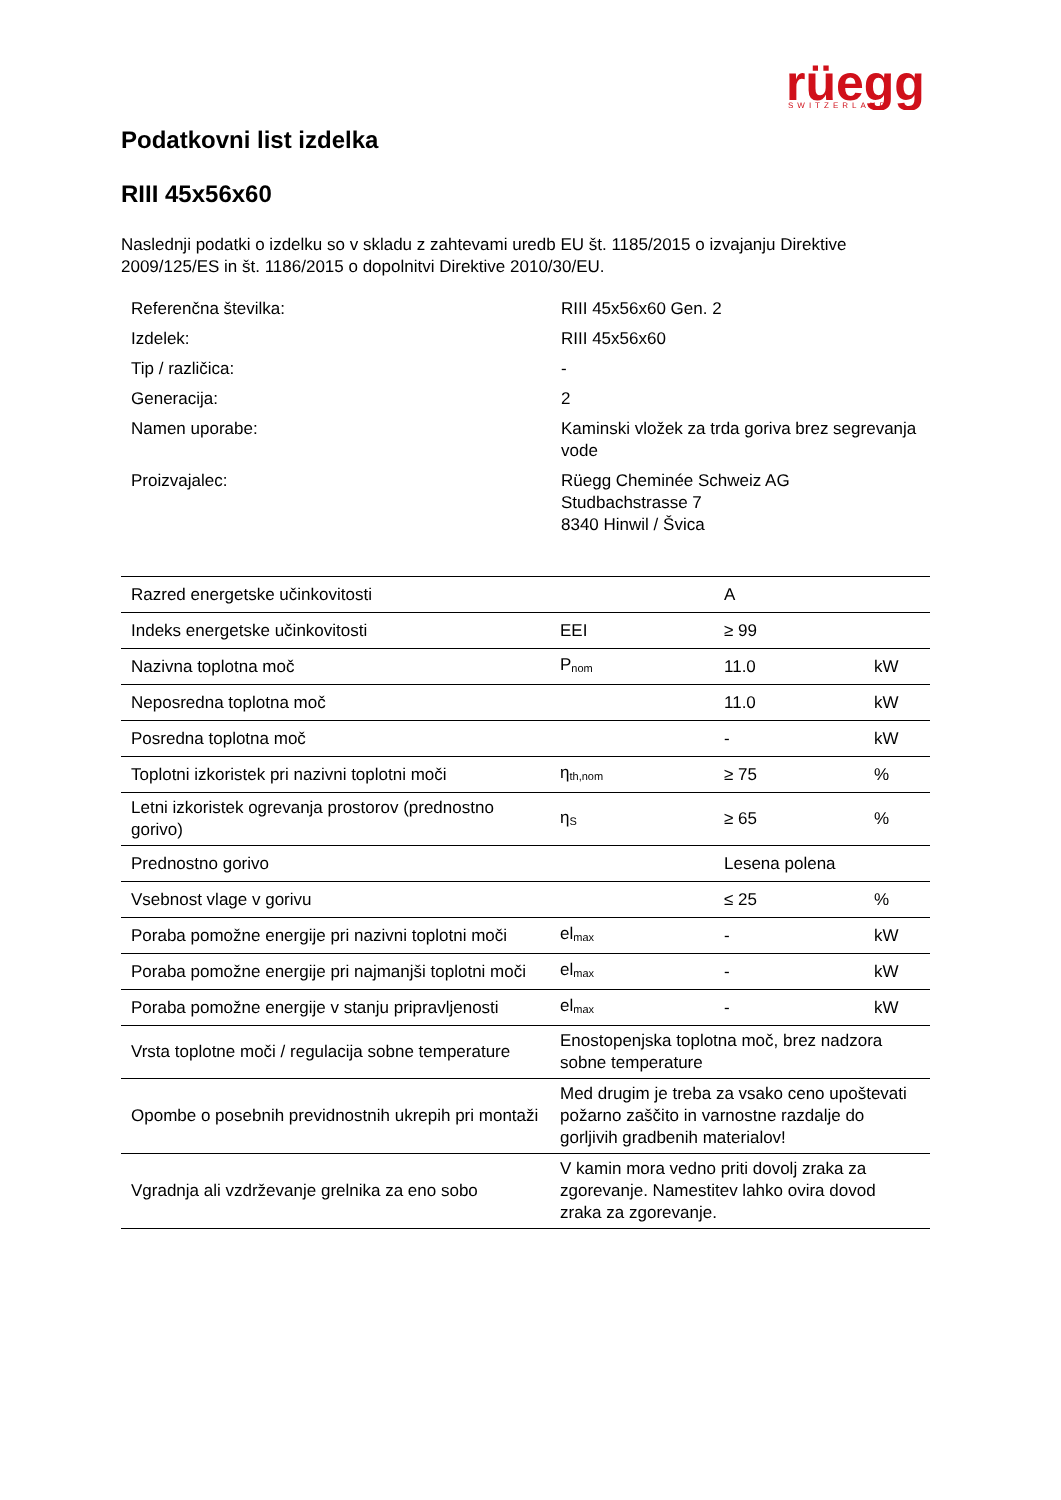rüegg
SWITZERLAND
Podatkovni list izdelka
RIII 45x56x60
Naslednji podatki o izdelku so v skladu z zahtevami uredb EU št. 1185/2015 o izvajanju Direktive 2009/125/ES in št. 1186/2015 o dopolnitvi Direktive 2010/30/EU.
| Referenčna številka: | RIII 45x56x60 Gen. 2 |
| Izdelek: | RIII 45x56x60 |
| Tip / različica: | - |
| Generacija: | 2 |
| Namen uporabe: | Kaminski vložek za trda goriva brez segrevanja vode |
| Proizvajalec: | Rüegg Cheminée Schweiz AG Studbachstrasse 7 8340 Hinwil / Švica |
| Razred energetske učinkovitosti | | A | |
| Indeks energetske učinkovitosti | EEI | ≥ 99 | |
| Nazivna toplotna moč | P<sub>nom</sub> | 11.0 | kW |
| Neposredna toplotna moč | | 11.0 | kW |
| Posredna toplotna moč | | - | kW |
| Toplotni izkoristek pri nazivni toplotni moči | η<sub>th,nom</sub> | ≥ 75 | % |
| Letni izkoristek ogrevanja prostorov (prednostno gorivo) | η<sub>S</sub> | ≥ 65 | % |
| Prednostno gorivo | | Lesena polena | |
| Vsebnost vlage v gorivu | | ≤ 25 | % |
| Poraba pomožne energije pri nazivni toplotni moči | el<sub>max</sub> | - | kW |
| Poraba pomožne energije pri najmanjši toplotni moči | el<sub>max</sub> | - | kW |
| Poraba pomožne energije v stanju pripravljenosti | el<sub>max</sub> | - | kW |
| Vrsta toplotne moči / regulacija sobne temperature | Enostopenjska toplotna moč, brez nadzora sobne temperature | | |
| Opombe o posebnih previdnostnih ukrepih pri montaži | Med drugim je treba za vsako ceno upoštevati požarno zaščito in varnostne razdalje do gorljivih gradbenih materialov! | | |
| Vgradnja ali vzdrževanje grelnika za eno sobo | V kamin mora vedno priti dovolj zraka za zgorevanje. Namestitev lahko ovira dovod zraka za zgorevanje. | | |